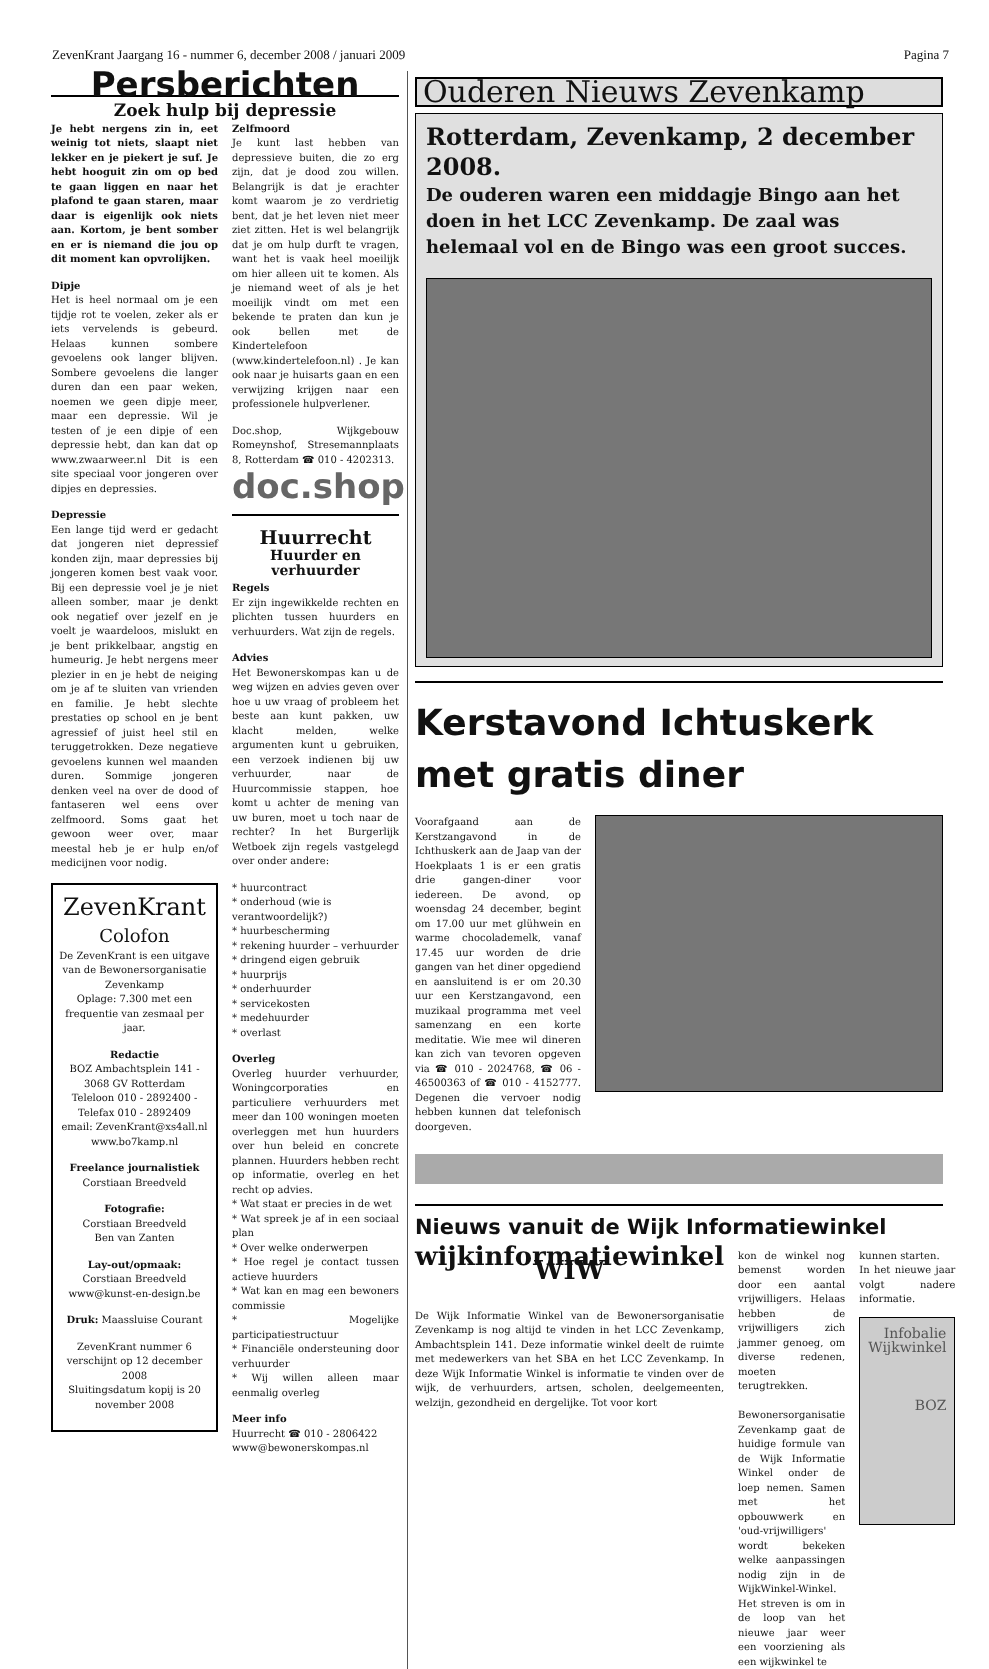ZevenKrant Jaargang 16 - nummer 6, december 2008 / januari 2009 Pagina 7
Persberichten
Zoek hulp bij depressie
Je hebt nergens zin in, eet weinig tot niets, slaapt niet lekker en je piekert je suf. Je hebt hoogu­it zin om op bed te gaan liggen en naar het plafond te gaan staren, maar daar is eigenlijk ook niets aan. Kortom, je bent somber en er is niemand die jou op dit moment kan opvrolijken.
Dipje
Het is heel normaal om je een tijdje rot te voelen, zeker als er iets vervelends is gebeurd. Helaas kunnen sombere gevoelens ook langer blijven. Sombere gevoelens die langer duren dan een paar weken, noemen we geen dipje meer, maar een depressie. Wil je testen of je een dipje of een depressie hebt, dan kan dat op www.zwaarweer.nl Dit is een site speciaal voor jongeren over dipjes en depressies.
Depressie
Een lange tijd werd er gedacht dat jongeren niet depressief konden zijn, maar depressies bij jongeren komen best vaak voor. Bij een depressie voel je je niet alleen somber, maar je denkt ook negatief over jezelf en je voelt je waardeloos, mislukt en je bent prikkelbaar, angstig en humeurig. Je hebt nergens meer plezier in en je hebt de neiging om je af te sluiten van vrienden en familie. Je hebt slechte prestaties op school en je bent agressief of juist heel stil en teruggetrokken. Deze negatieve gevoelens kunnen wel maanden duren. Sommige jongeren denken veel na over de dood of fantaseren wel eens over zelfmoord. Soms gaat het gewoon weer over, maar meestal heb je er hulp en/of medicijnen voor nodig.
ZevenKrant
Colofon
De ZevenKrant is een uitgave van de Bewonersorganisatie Zevenkamp
Oplage: 7.300 met een frequentie van zesmaal per jaar.
Redactie
BOZ Ambachtsplein 141 - 3068 GV Rotterdam
Teleloon 010 - 2892400 - Telefax 010 - 2892409
email: ZevenKrant@xs4all.nl
www.bo7kamp.nl
Freelance journalistiek
Corstiaan Breedveld
Fotografie:
Corstiaan Breedveld
Ben van Zanten
Lay-out/opmaak:
Corstiaan Breedveld
www@kunst-en-design.be
Druk: Maassluise Courant
ZevenKrant nummer 6 verschijnt op 12 december 2008
Sluitingsdatum kopij is 20 november 2008
Zelfmoord
Je kunt last hebben van depressieve buiten, die zo erg zijn, dat je dood zou willen. Belangrijk is dat je erachter komt waarom je zo verdrietig bent, dat je het leven niet meer ziet zitten. Het is wel belangrijk dat je om hulp durft te vragen, want het is vaak heel moeilijk om hier alleen uit te komen. Als je niemand weet of als je het moeilijk vindt om met een bekende te praten dan kun je ook bellen met de Kindertelefoon (www.kindertelefoon.nl) . Je kan ook naar je huisarts gaan en een verwijzing krijgen naar een professionele hulpverlener.
Doc.shop, Wijkgebouw Romeynshof, Stresemannplaats 8, Rotterdam ☎ 010 - 4202313.
doc.shop
Huurrecht
Huurder en verhuurder
Regels
Er zijn ingewikkelde rechten en plichten tussen huurders en verhuurders. Wat zijn de regels.
Advies
Het Bewonerskompas kan u de weg wijzen en advies geven over hoe u uw vraag of probleem het beste aan kunt pakken, uw klacht melden, welke argumenten kunt u gebruiken, een verzoek indienen bij uw verhuurder, naar de Huurcommissie stappen, hoe komt u achter de mening van uw buren, moet u toch naar de rechter? In het Burgerlijk Wetboek zijn regels vastgelegd over onder andere:
* huurcontract
* onderhoud (wie is verantwoordelijk?)
* huurbescherming
* rekening huurder – verhuurder
* dringend eigen gebruik
* huurprijs
* onderhuurder
* servicekosten
* medehuurder
* overlast
Overleg
Overleg huurder verhuurder, Woningcorporaties en particuliere verhuurders met meer dan 100 woningen moeten overleggen met hun huurders over hun beleid en concrete plannen. Huurders hebben recht op informatie, overleg en het recht op advies.
* Wat staat er precies in de wet
* Wat spreek je af in een sociaal plan
* Over welke onderwerpen
* Hoe regel je contact tussen actieve huurders
* Wat kan en mag een bewoners commissie
* Mogelijke participatiestructuur
* Financiële ondersteuning door verhuurder
* Wij willen alleen maar eenmalig overleg
Meer info
Huurrecht ☎ 010 - 2806422
www@bewonerskompas.nl
Ouderen Nieuws Zevenkamp
Rotterdam, Zevenkamp, 2 december 2008.
De ouderen waren een middagje Bingo aan het doen in het LCC Zevenkamp. De zaal was helemaal vol en de Bingo was een groot succes.
Kerstavond Ichtuskerk
met gratis diner
Voorafgaand aan de Kerstzangavond in de Ichthuskerk aan de Jaap van der Hoekplaats 1 is er een gratis drie gangen-diner voor iedereen. De avond, op woensdag 24 december, begint om 17.00 uur met glühwein en warme chocolademelk, vanaf 17.45 uur worden de drie gangen van het diner opgediend en aansluitend is er om 20.30 uur een Kerstzangavond, een muzikaal programma met veel samenzang en een korte meditatie. Wie mee wil dineren kan zich van tevoren opgeven via ☎ 010 - 2024768, ☎ 06 - 46500363 of ☎ 010 - 4152777. Degenen die vervoer nodig hebben kunnen dat telefonisch doorgeven.
Nieuws vanuit de Wijk Informatiewinkel
wijkinformatiewinkel WIW
De Wijk Informatie Winkel van de Bewonersorganisatie Zevenkamp is nog altijd te vinden in het LCC Zevenkamp, Ambachtsplein 141. Deze informatie winkel deelt de ruimte met medewerkers van het SBA en het LCC Zevenkamp. In deze Wijk Informatie Winkel is informatie te vinden over de wijk, de verhuurders, artsen, scholen, deelgemeenten, welzijn, gezondheid en dergelijke. Tot voor kort
kon de winkel nog bemenst worden door een aantal vrijwilligers. Helaas hebben de vrijwilligers zich jammer genoeg, om diverse redenen, moeten terugtrekken.
Bewonersorganisatie Zevenkamp gaat de huidige formule van de Wijk Informatie Winkel onder de loep nemen. Samen met het opbouwwerk en 'oud-vrijwilligers' wordt bekeken welke aanpassingen nodig zijn in de WijkWinkel-Winkel. Het streven is om in de loop van het nieuwe jaar weer een voorziening als een wijkwinkel te
kunnen starten.
In het nieuwe jaar volgt nadere informatie.
Infobalie
Wijkwinkel
BOZ